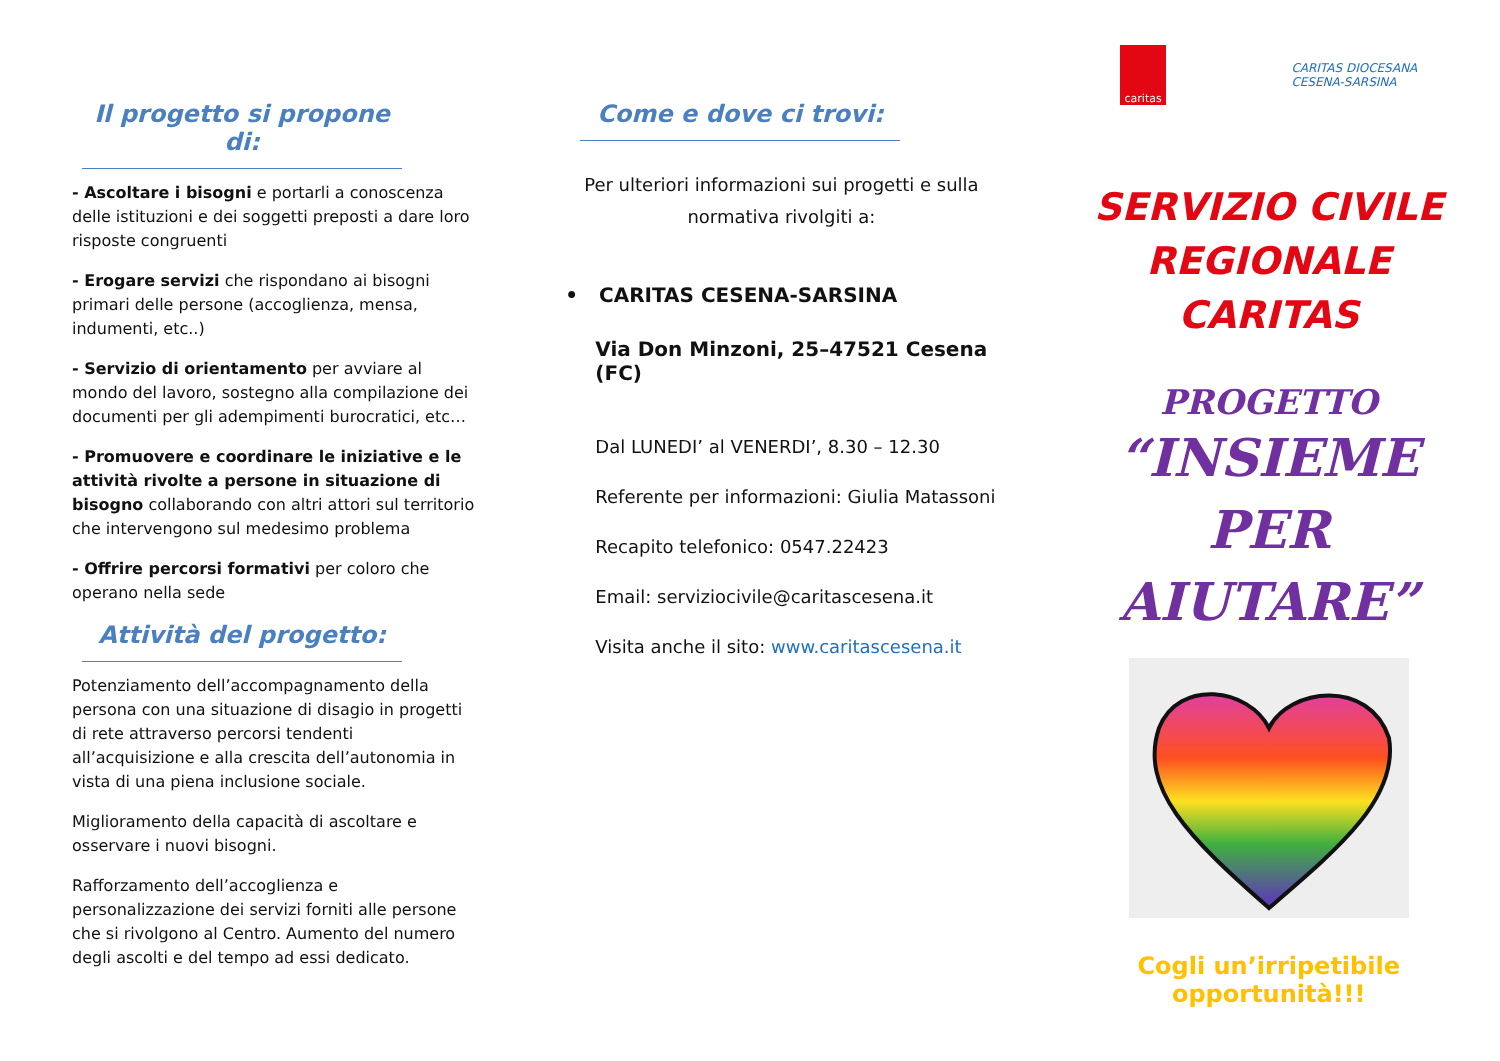Il progetto si propone di:
- Ascoltare i bisogni e portarli a conoscenza delle istituzioni e dei soggetti preposti a dare loro risposte congruenti
- Erogare servizi che rispondano ai bisogni primari delle persone (accoglienza, mensa, indumenti, etc..)
- Servizio di orientamento per avviare al mondo del lavoro, sostegno alla compilazione dei documenti per gli adempimenti burocratici, etc…
- Promuovere e coordinare le iniziative e le attività rivolte a persone in situazione di bisogno collaborando con altri attori sul territorio che intervengono sul medesimo problema
- Offrire percorsi formativi per coloro che operano nella sede
Attività del progetto:
Potenziamento dell’accompagnamento della persona con una situazione di disagio in progetti di rete attraverso percorsi tendenti all’acquisizione e alla crescita dell’autonomia in vista di una piena inclusione sociale.
Miglioramento della capacità di ascoltare e osservare i nuovi bisogni.
Rafforzamento dell’accoglienza e personalizzazione dei servizi forniti alle persone che si rivolgono al Centro. Aumento del numero degli ascolti e del tempo ad essi dedicato.
Come e dove ci trovi:
Per ulteriori informazioni sui progetti e sulla normativa rivolgiti a:
• CARITAS CESENA-SARSINA
Via Don Minzoni, 25–47521 Cesena (FC)
Dal LUNEDI’ al VENERDI’, 8.30 – 12.30
Referente per informazioni: Giulia Matassoni
Recapito telefonico: 0547.22423
Email: serviziocivile@caritascesena.it
Visita anche il sito: www.caritascesena.it
caritas
CARITAS DIOCESANA
CESENA-SARSINA
SERVIZIO CIVILE
REGIONALE
CARITAS
PROGETTO
“INSIEME
PER
AIUTARE”
Cogli un’irripetibile opportunità!!!